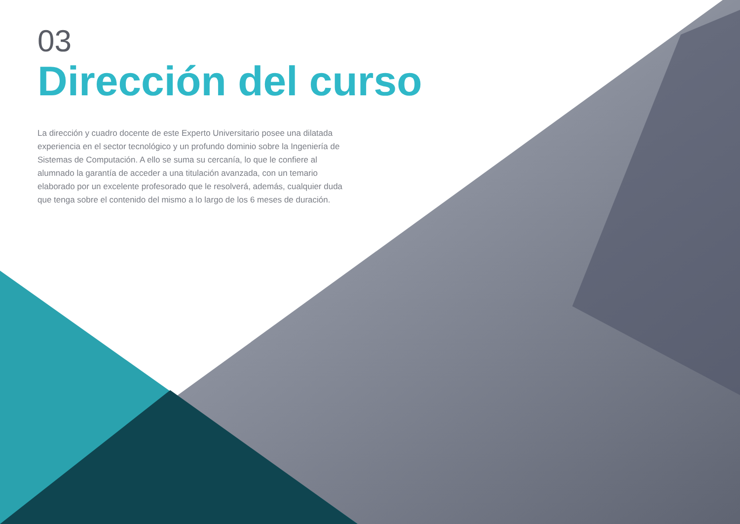03
Dirección del curso
La dirección y cuadro docente de este Experto Universitario posee una dilatada experiencia en el sector tecnológico y un profundo dominio sobre la Ingeniería de Sistemas de Computación. A ello se suma su cercanía, lo que le confiere al alumnado la garantía de acceder a una titulación avanzada, con un temario elaborado por un excelente profesorado que le resolverá, además, cualquier duda que tenga sobre el contenido del mismo a lo largo de los 6 meses de duración.